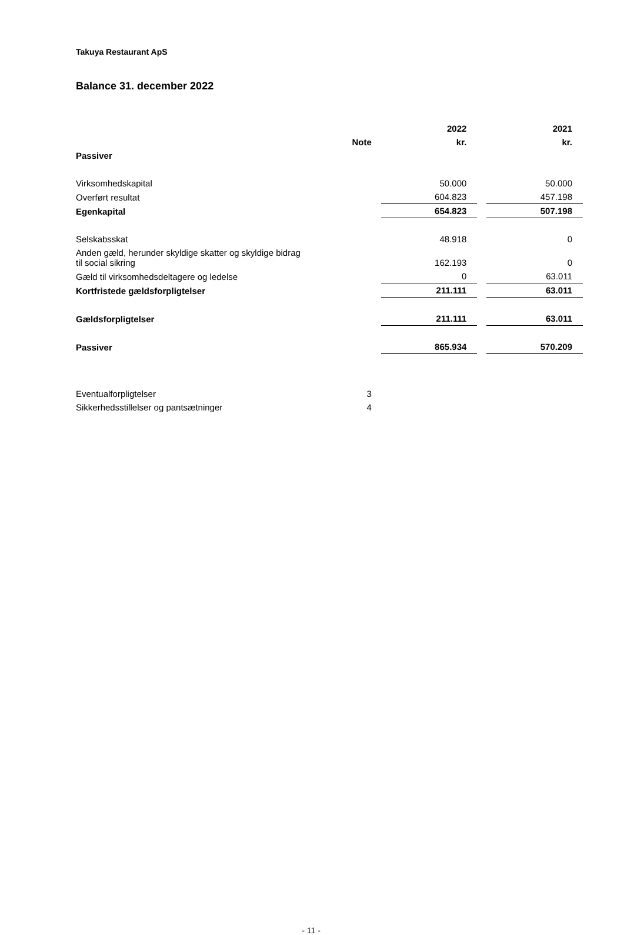Takuya Restaurant ApS
Balance 31. december 2022
| | | | 2022 | | 2021 |
| --- | --- | --- | --- | --- | --- |
| | Note | | kr. | | kr. |
| Passiver | | | | | |
| Virksomhedskapital | | | 50.000 | | 50.000 |
| Overført resultat | | | 604.823 | | 457.198 |
| Egenkapital | | | 654.823 | | 507.198 |
| Selskabsskat | | | 48.918 | | 0 |
| Anden gæld, herunder skyldige skatter og skyldige bidrag til social sikring | | | 162.193 | | 0 |
| Gæld til virksomhedsdeltagere og ledelse | | | 0 | | 63.011 |
| Kortfristede gældsforpligtelser | | | 211.111 | | 63.011 |
| Gældsforpligtelser | | | 211.111 | | 63.011 |
| Passiver | | | 865.934 | | 570.209 |
| Eventualforpligtelser | 3 | | | | |
| Sikkerhedsstillelser og pantsætninger | 4 | | | | |
- 11 -